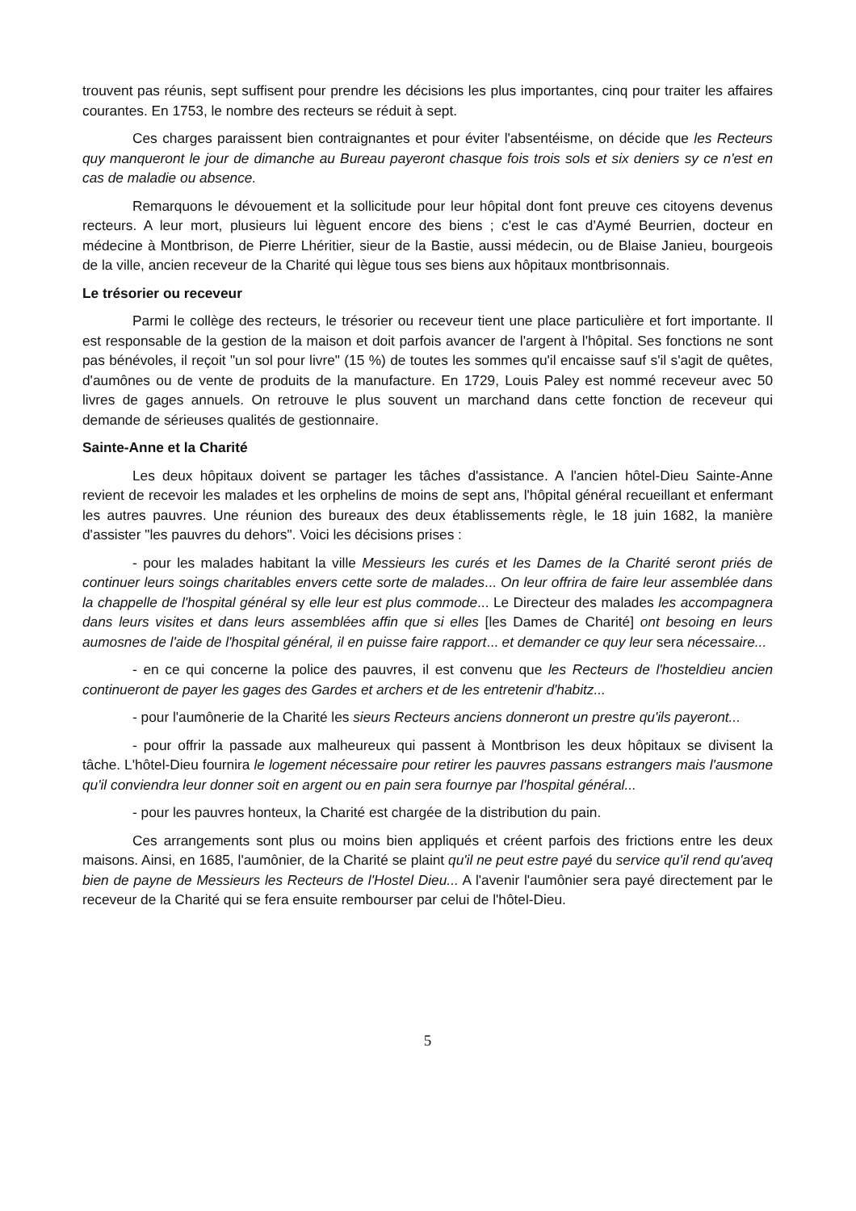trouvent pas réunis, sept suffisent pour prendre les décisions les plus importantes, cinq pour traiter les affaires courantes. En 1753, le nombre des recteurs se réduit à sept.
Ces charges paraissent bien contraignantes et pour éviter l'absentéisme, on décide que les Recteurs quy manqueront le jour de dimanche au Bureau payeront chasque fois trois sols et six deniers sy ce n'est en cas de maladie ou absence.
Remarquons le dévouement et la sollicitude pour leur hôpital dont font preuve ces citoyens devenus recteurs. A leur mort, plusieurs lui lèguent encore des biens ; c'est le cas d'Aymé Beurrien, docteur en médecine à Montbrison, de Pierre Lhéritier, sieur de la Bastie, aussi médecin, ou de Blaise Janieu, bourgeois de la ville, ancien receveur de la Charité qui lègue tous ses biens aux hôpitaux montbrisonnais.
Le trésorier ou receveur
Parmi le collège des recteurs, le trésorier ou receveur tient une place particulière et fort importante. Il est responsable de la gestion de la maison et doit parfois avancer de l'argent à l'hôpital. Ses fonctions ne sont pas bénévoles, il reçoit "un sol pour livre" (15 %) de toutes les sommes qu'il encaisse sauf s'il s'agit de quêtes, d'aumônes ou de vente de produits de la manufacture. En 1729, Louis Paley est nommé receveur avec 50 livres de gages annuels. On retrouve le plus souvent un marchand dans cette fonction de receveur qui demande de sérieuses qualités de gestionnaire.
Sainte-Anne et la Charité
Les deux hôpitaux doivent se partager les tâches d'assistance. A l'ancien hôtel-Dieu Sainte-Anne revient de recevoir les malades et les orphelins de moins de sept ans, l'hôpital général recueillant et enfermant les autres pauvres. Une réunion des bureaux des deux établissements règle, le 18 juin 1682, la manière d'assister "les pauvres du dehors". Voici les décisions prises :
- pour les malades habitant la ville Messieurs les curés et les Dames de la Charité seront priés de continuer leurs soings charitables envers cette sorte de malades... On leur offrira de faire leur assemblée dans la chappelle de l'hospital général sy elle leur est plus commode... Le Directeur des malades les accompagnera dans leurs visites et dans leurs assemblées affin que si elles [les Dames de Charité] ont besoing en leurs aumosnes de l'aide de l'hospital général, il en puisse faire rapport... et demander ce quy leur sera nécessaire...
- en ce qui concerne la police des pauvres, il est convenu que les Recteurs de l'hosteldieu ancien continueront de payer les gages des Gardes et archers et de les entretenir d'habitz...
- pour l'aumônerie de la Charité les sieurs Recteurs anciens donneront un prestre qu'ils payeront...
- pour offrir la passade aux malheureux qui passent à Montbrison les deux hôpitaux se divisent la tâche. L'hôtel-Dieu fournira le logement nécessaire pour retirer les pauvres passans estrangers mais l'ausmone qu'il conviendra leur donner soit en argent ou en pain sera fournye par l'hospital général...
- pour les pauvres honteux, la Charité est chargée de la distribution du pain.
Ces arrangements sont plus ou moins bien appliqués et créent parfois des frictions entre les deux maisons. Ainsi, en 1685, l'aumônier, de la Charité se plaint qu'il ne peut estre payé du service qu'il rend qu'aveq bien de payne de Messieurs les Recteurs de l'Hostel Dieu... A l'avenir l'aumônier sera payé directement par le receveur de la Charité qui se fera ensuite rembourser par celui de l'hôtel-Dieu.
5